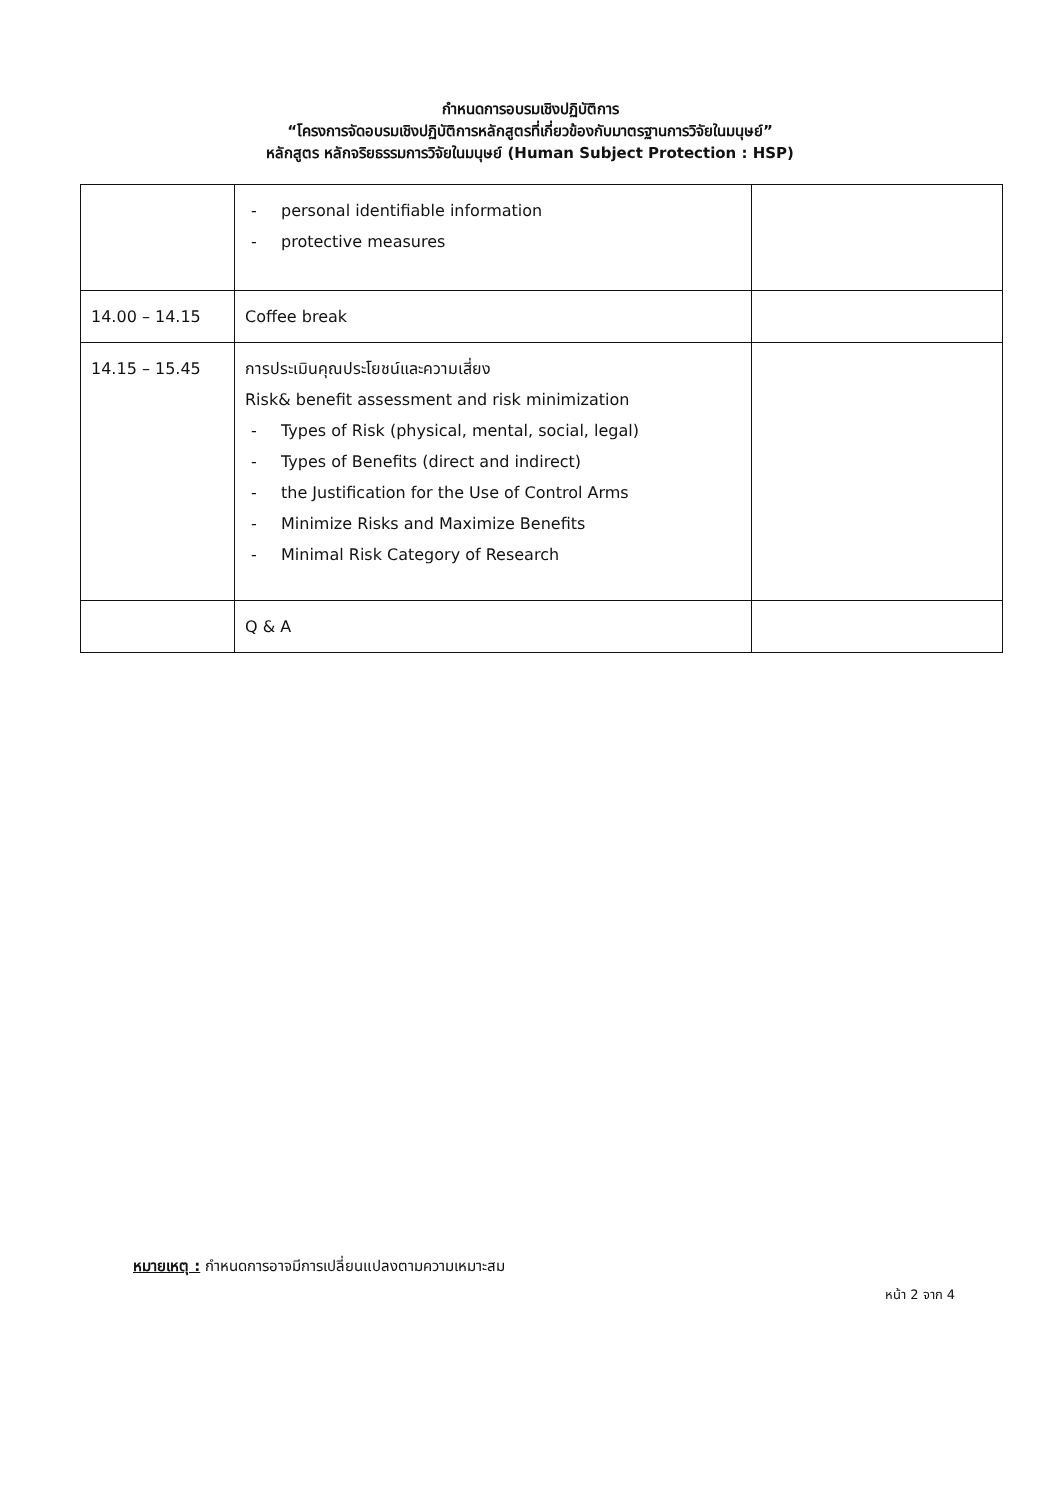กำหนดการอบรมเชิงปฏิบัติการ
“โครงการจัดอบรมเชิงปฏิบัติการหลักสูตรที่เกี่ยวข้องกับมาตรฐานการวิจัยในมนุษย์”
หลักสูตร หลักจริยธรรมการวิจัยในมนุษย์ (Human Subject Protection : HSP)
| | - personal identifiable information - protective measures | |
| 14.00 – 14.15 | Coffee break | |
| 14.15 – 15.45 | การประเมินคุณประโยชน์และความเสี่ยง Risk& benefit assessment and risk minimization - Types of Risk (physical, mental, social, legal) - Types of Benefits (direct and indirect) - the Justification for the Use of Control Arms - Minimize Risks and Maximize Benefits - Minimal Risk Category of Research | |
| | Q & A | |
หมายเหตุ : กำหนดการอาจมีการเปลี่ยนแปลงตามความเหมาะสม
หน้า 2 จาก 4